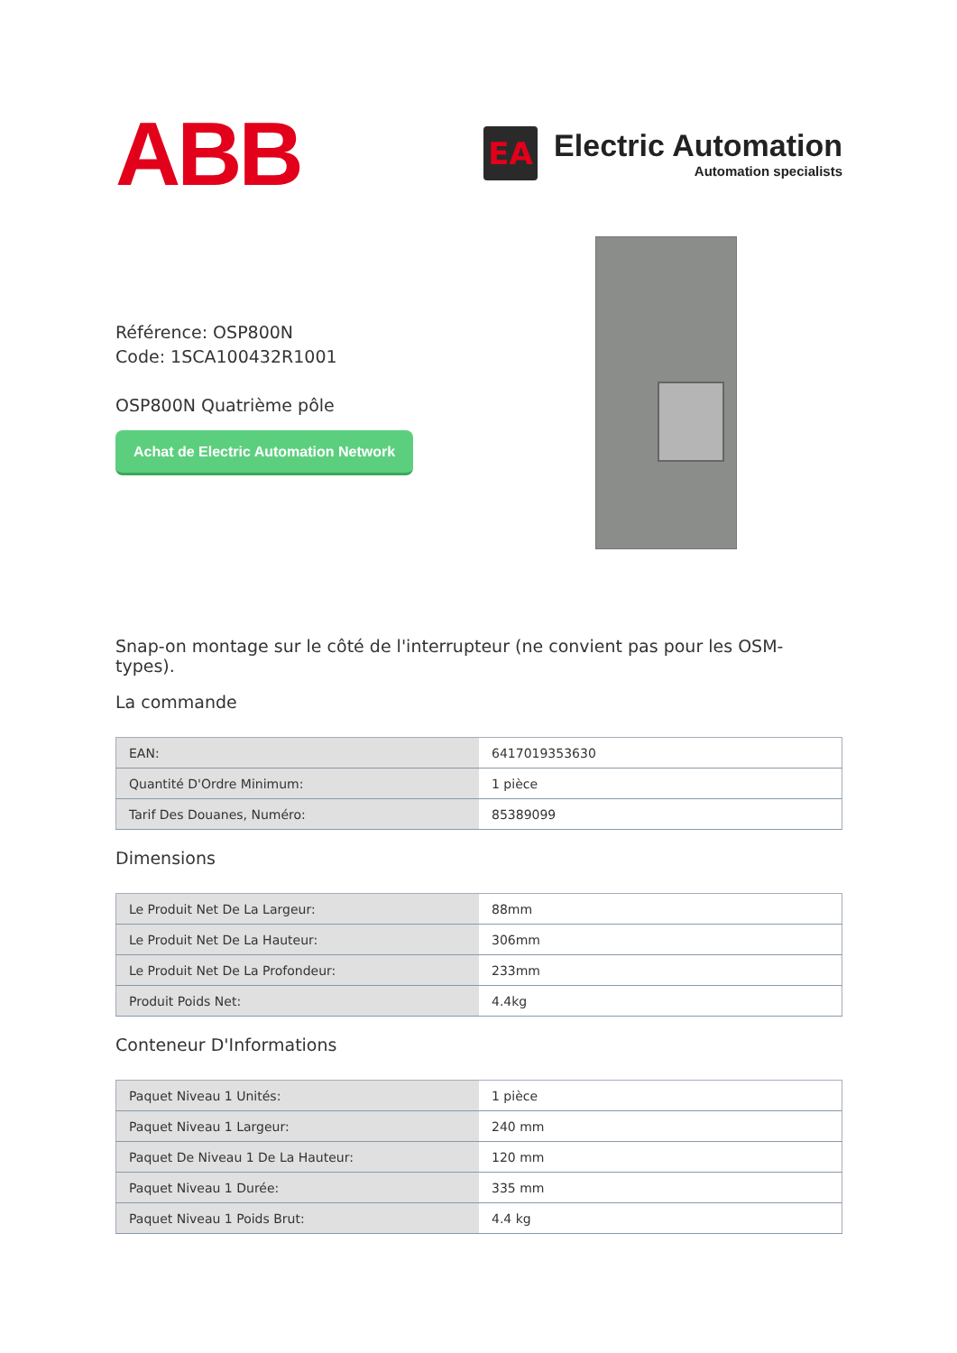ABB
EA
Electric Automation
Automation specialists
Référence: OSP800N
Code: 1SCA100432R1001
OSP800N Quatrième pôle
Achat de Electric Automation Network
Snap-on montage sur le côté de l'interrupteur (ne convient pas pour les OSM-types).
La commande
| EAN: | 6417019353630 |
| Quantité D'Ordre Minimum: | 1 pièce |
| Tarif Des Douanes, Numéro: | 85389099 |
Dimensions
| Le Produit Net De La Largeur: | 88mm |
| Le Produit Net De La Hauteur: | 306mm |
| Le Produit Net De La Profondeur: | 233mm |
| Produit Poids Net: | 4.4kg |
Conteneur D'Informations
| Paquet Niveau 1 Unités: | 1 pièce |
| Paquet Niveau 1 Largeur: | 240 mm |
| Paquet De Niveau 1 De La Hauteur: | 120 mm |
| Paquet Niveau 1 Durée: | 335 mm |
| Paquet Niveau 1 Poids Brut: | 4.4 kg |